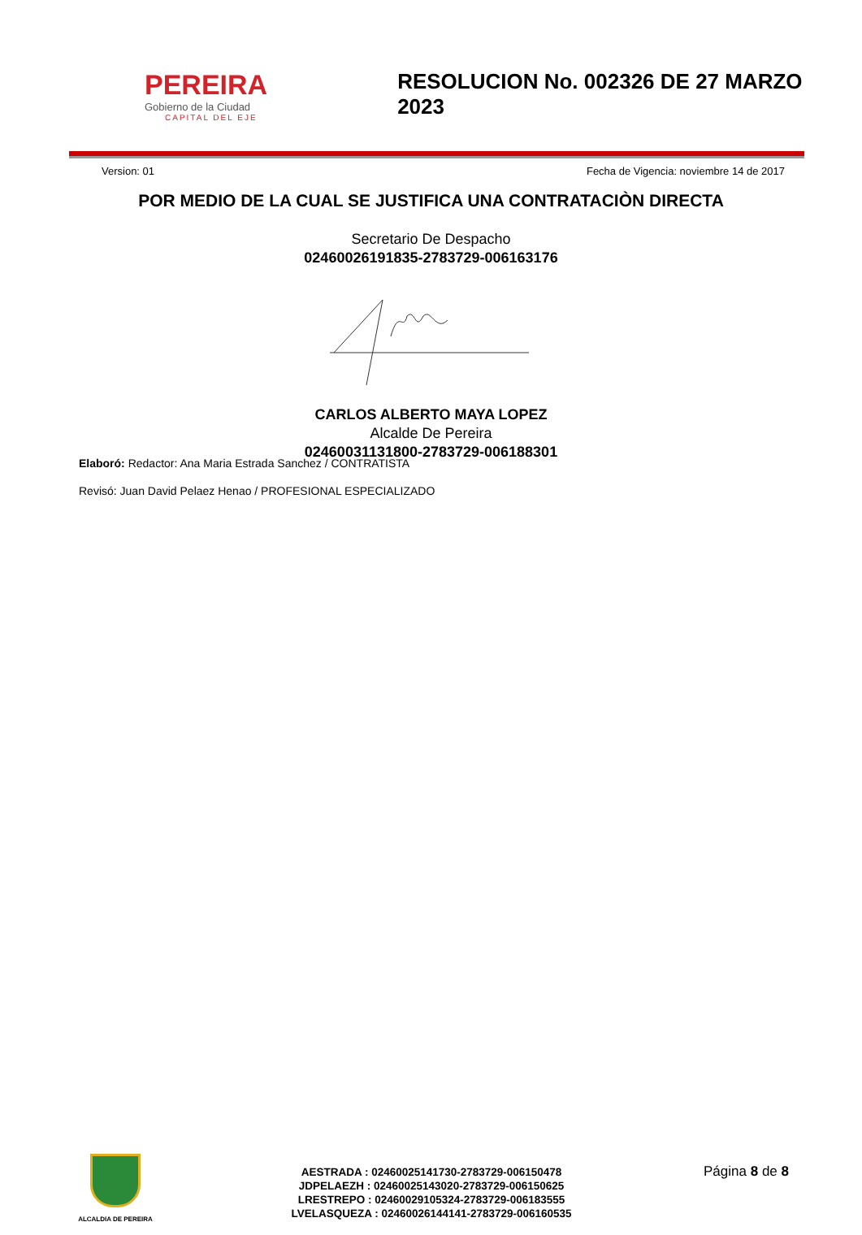PEREIRA
Gobierno de la Ciudad
CAPITAL DEL EJE
RESOLUCION No. 002326 DE 27 MARZO 2023
Version: 01 Fecha de Vigencia: noviembre 14 de 2017
POR MEDIO DE LA CUAL SE JUSTIFICA UNA CONTRATACIÒN DIRECTA
Secretario De Despacho
02460026191835-2783729-006163176
CARLOS ALBERTO MAYA LOPEZ
Alcalde De Pereira
02460031131800-2783729-006188301
Elaboró: Redactor: Ana Maria Estrada Sanchez / CONTRATISTA
Revisó: Juan David Pelaez Henao / PROFESIONAL ESPECIALIZADO
ALCALDIA DE PEREIRA
AESTRADA : 02460025141730-2783729-006150478
JDPELAEZH : 02460025143020-2783729-006150625
LRESTREPO : 02460029105324-2783729-006183555
LVELASQUEZA : 0246002614414​1-2783729-006160535
Página 8 de 8